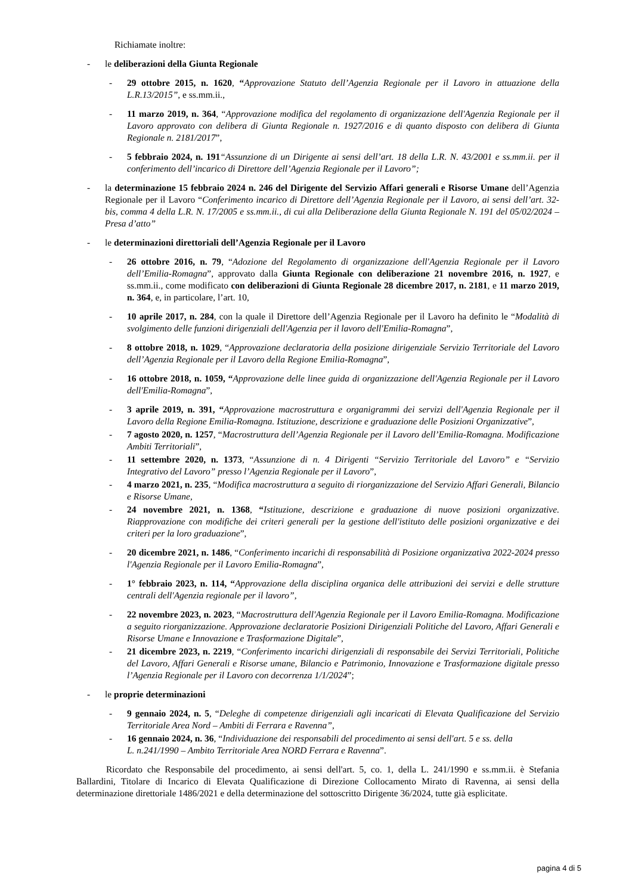Richiamate inoltre:
- le deliberazioni della Giunta Regionale
- 29 ottobre 2015, n. 1620, “Approvazione Statuto dell’Agenzia Regionale per il Lavoro in attuazione della L.R.13/2015”, e ss.mm.ii.,
- 11 marzo 2019, n. 364, “Approvazione modifica del regolamento di organizzazione dell'Agenzia Regionale per il Lavoro approvato con delibera di Giunta Regionale n. 1927/2016 e di quanto disposto con delibera di Giunta Regionale n. 2181/2017”,
- 5 febbraio 2024, n. 191“Assunzione di un Dirigente ai sensi dell’art. 18 della L.R. N. 43/2001 e ss.mm.ii. per il conferimento dell’incarico di Direttore dell’Agenzia Regionale per il Lavoro”;
- la determinazione 15 febbraio 2024 n. 246 del Dirigente del Servizio Affari generali e Risorse Umane dell’Agenzia Regionale per il Lavoro “Conferimento incarico di Direttore dell’Agenzia Regionale per il Lavoro, ai sensi dell’art. 32-bis, comma 4 della L.R. N. 17/2005 e ss.mm.ii., di cui alla Deliberazione della Giunta Regionale N. 191 del 05/02/2024 – Presa d’atto”
- le determinazioni direttoriali dell’Agenzia Regionale per il Lavoro
- 26 ottobre 2016, n. 79, “Adozione del Regolamento di organizzazione dell'Agenzia Regionale per il Lavoro dell’Emilia-Romagna”, approvato dalla Giunta Regionale con deliberazione 21 novembre 2016, n. 1927, e ss.mm.ii., come modificato con deliberazioni di Giunta Regionale 28 dicembre 2017, n. 2181, e 11 marzo 2019, n. 364, e, in particolare, l’art. 10,
- 10 aprile 2017, n. 284, con la quale il Direttore dell’Agenzia Regionale per il Lavoro ha definito le “Modalità di svolgimento delle funzioni dirigenziali dell'Agenzia per il lavoro dell'Emilia-Romagna”,
- 8 ottobre 2018, n. 1029, “Approvazione declaratoria della posizione dirigenziale Servizio Territoriale del Lavoro dell’Agenzia Regionale per il Lavoro della Regione Emilia-Romagna”,
- 16 ottobre 2018, n. 1059, “Approvazione delle linee guida di organizzazione dell'Agenzia Regionale per il Lavoro dell'Emilia-Romagna”,
- 3 aprile 2019, n. 391, “Approvazione macrostruttura e organigrammi dei servizi dell'Agenzia Regionale per il Lavoro della Regione Emilia-Romagna. Istituzione, descrizione e graduazione delle Posizioni Organizzative”,
- 7 agosto 2020, n. 1257, “Macrostruttura dell’Agenzia Regionale per il Lavoro dell’Emilia-Romagna. Modificazione Ambiti Territoriali”,
- 11 settembre 2020, n. 1373, “Assunzione di n. 4 Dirigenti “Servizio Territoriale del Lavoro” e “Servizio Integrativo del Lavoro” presso l’Agenzia Regionale per il Lavoro”,
- 4 marzo 2021, n. 235, “Modifica macrostruttura a seguito di riorganizzazione del Servizio Affari Generali, Bilancio e Risorse Umane,
- 24 novembre 2021, n. 1368, “Istituzione, descrizione e graduazione di nuove posizioni organizzative. Riapprovazione con modifiche dei criteri generali per la gestione dell'istituto delle posizioni organizzative e dei criteri per la loro graduazione”,
- 20 dicembre 2021, n. 1486, “Conferimento incarichi di responsabilità di Posizione organizzativa 2022-2024 presso l'Agenzia Regionale per il Lavoro Emilia-Romagna”,
- 1° febbraio 2023, n. 114, “Approvazione della disciplina organica delle attribuzioni dei servizi e delle strutture centrali dell'Agenzia regionale per il lavoro”,
- 22 novembre 2023, n. 2023, “Macrostruttura dell'Agenzia Regionale per il Lavoro Emilia-Romagna. Modificazione a seguito riorganizzazione. Approvazione declaratorie Posizioni Dirigenziali Politiche del Lavoro, Affari Generali e Risorse Umane e Innovazione e Trasformazione Digitale”,
- 21 dicembre 2023, n. 2219, “Conferimento incarichi dirigenziali di responsabile dei Servizi Territoriali, Politiche del Lavoro, Affari Generali e Risorse umane, Bilancio e Patrimonio, Innovazione e Trasformazione digitale presso l’Agenzia Regionale per il Lavoro con decorrenza 1/1/2024”;
- le proprie determinazioni
- 9 gennaio 2024, n. 5, “Deleghe di competenze dirigenziali agli incaricati di Elevata Qualificazione del Servizio Territoriale Area Nord – Ambiti di Ferrara e Ravenna”,
- 16 gennaio 2024, n. 36, “Individuazione dei responsabili del procedimento ai sensi dell'art. 5 e ss. della
L. n.241/1990 – Ambito Territoriale Area NORD Ferrara e Ravenna”.
Ricordato che Responsabile del procedimento, ai sensi dell'art. 5, co. 1, della L. 241/1990 e ss.mm.ii. è Stefania Ballardini, Titolare di Incarico di Elevata Qualificazione di Direzione Collocamento Mirato di Ravenna, ai sensi della determinazione direttoriale 1486/2021 e della determinazione del sottoscritto Dirigente 36/2024, tutte già esplicitate.
pagina 4 di 5